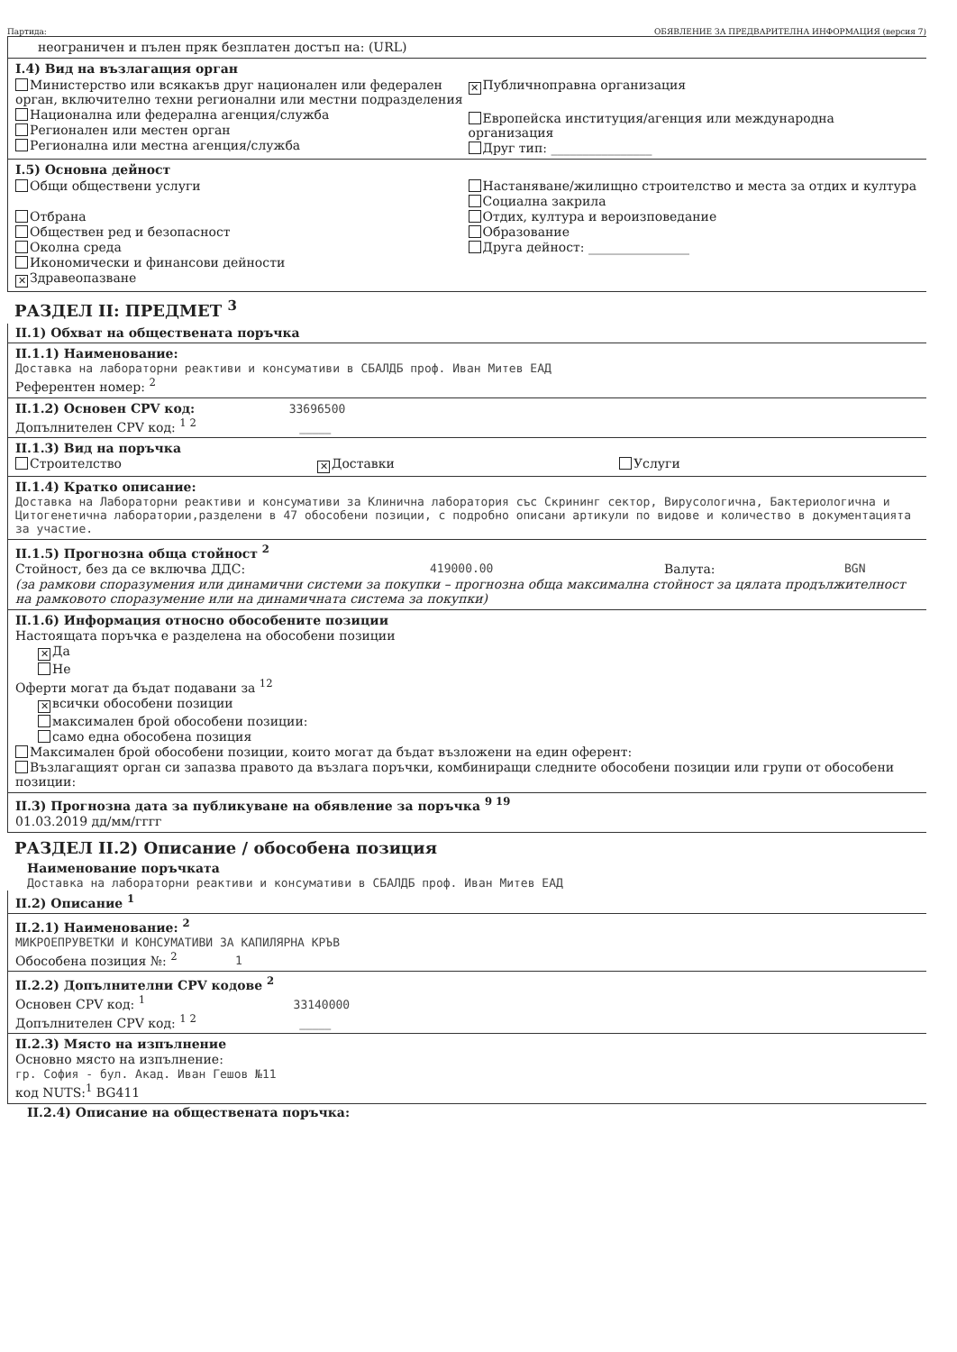Партида: ОБЯВЛЕНИЕ ЗА ПРЕДВАРИТЕЛНА ИНФОРМАЦИЯ (версия 7)
неограничен и пълен пряк безплатен достъп на: (URL)
I.4) Вид на възлагащия орган
Министерство или всякакъв друг национален или федерален орган, включително техни регионални или местни подразделения
Национална или федерална агенция/служба
Регионален или местен орган
Регионална или местна агенция/служба
✕ Публичноправна организация
Европейска институция/агенция или международна организация
Друг тип: ________________
I.5) Основна дейност
Общи обществени услуги
Отбрана
Обществен ред и безопасност
Околна среда
Икономически и финансови дейности
✕ Здравеопазване
Настаняване/жилищно строителство и места за отдих и култура
Социална закрила
Отдих, култура и вероизповедание
Образование
Друга дейност: ________________
РАЗДЕЛ II: ПРЕДМЕТ <sup>3</sup>
II.1) Обхват на обществената поръчка
II.1.1) Наименование:
Доставка на лабораторни реактиви и консумативи в СБАЛДБ проф. Иван Митев ЕАД
Референтен номер: <sup>2</sup>
II.1.2) Основен CPV код: 33696500
Допълнителен CPV код: <sup>1 2</sup> _____
II.1.3) Вид на поръчка
Строителство
✕ Доставки Услуги
II.1.4) Кратко описание:
Доставка на Лабораторни реактиви и консумативи за Клинична лаборатория със Скрининг сектор, Вирусологична, Бактериологична и Цитогенетична лаборатории,разделени в 47 обособени позиции, с подробно описани артикули по видове и количество в документацията за участие.
II.1.5) Прогнозна обща стойност <sup>2</sup>
Стойност, без да се включва ДДС: 419000.00 Валута: BGN
(за рамкови споразумения или динамични системи за покупки – прогнозна обща максимална стойност за цялата продължителност на рамковото споразумение или на динамичната система за покупки)
II.1.6) Информация относно обособените позиции
Настоящата поръчка е разделена на обособени позиции
✕ Да
Не
Оферти могат да бъдат подавани за <sup>12</sup>
✕ всички обособени позиции
максимален брой обособени позиции:
само една обособена позиция
Максимален брой обособени позиции, които могат да бъдат възложени на един оферент:
Възлагащият орган си запазва правото да възлага поръчки, комбиниращи следните обособени позиции или групи от обособени позиции:
II.3) Прогнозна дата за публикуване на обявление за поръчка <sup>9 19</sup>
01.03.2019 дд/мм/гггг
РАЗДЕЛ II.2) Описание / обособена позиция
Наименование поръчката
Доставка на лабораторни реактиви и консумативи в СБАЛДБ проф. Иван Митев ЕАД
II.2) Описание <sup>1</sup>
II.2.1) Наименование: <sup>2</sup>
МИКРОЕПРУВЕТКИ И КОНСУМАТИВИ ЗА КАПИЛЯРНА КРЪВ
Обособена позиция №: <sup>2</sup> 1
II.2.2) Допълнителни CPV кодове <sup>2</sup>
Основен CPV код: <sup>1</sup> 33140000
Допълнителен CPV код: <sup>1 2</sup> _____
II.2.3) Място на изпълнение
Основно място на изпълнение:
гр. София - бул. Акад. Иван Гешов №11
код NUTS:<sup>1</sup> BG411
II.2.4) Описание на обществената поръчка: